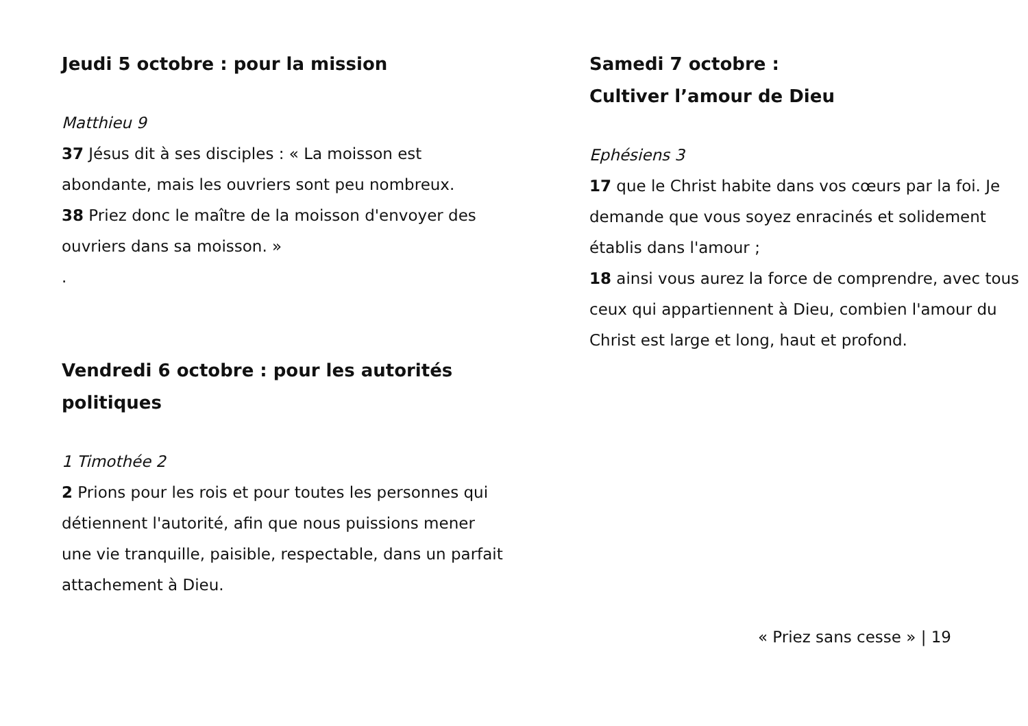Jeudi 5 octobre : pour la mission
Matthieu 9
37 Jésus dit à ses disciples : « La moisson est abondante, mais les ouvriers sont peu nombreux.
38 Priez donc le maître de la moisson d'envoyer des ouvriers dans sa moisson. »
.
Vendredi 6 octobre : pour les autorités politiques
1 Timothée 2
2 Prions pour les rois et pour toutes les personnes qui détiennent l'autorité, afin que nous puissions mener une vie tranquille, paisible, respectable, dans un parfait attachement à Dieu.
Samedi 7 octobre :
Cultiver l’amour de Dieu
Ephésiens 3
17 que le Christ habite dans vos cœurs par la foi. Je demande que vous soyez enracinés et solidement établis dans l'amour ;
18 ainsi vous aurez la force de comprendre, avec tous ceux qui appartiennent à Dieu, combien l'amour du Christ est large et long, haut et profond.
« Priez sans cesse » | 19